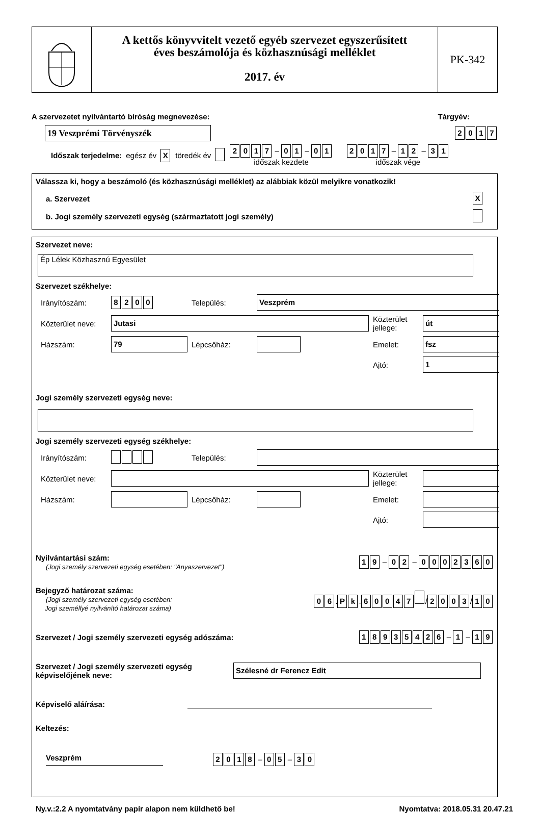A kettős könyvvitelt vezető egyéb szervezet egyszerűsített
éves beszámolója és közhasznúsági melléklet
2017. év
PK-342
A szervezetet nyilvántartó bíróság megnevezése: Tárgyév:
19 Veszprémi Törvényszék
2017
Időszak terjedelme: egész év X töredék év 2017 – 01 – 01
időszak kezdete 2017 – 12 – 31
időszak vége
Válassza ki, hogy a beszámoló (és közhasznúsági melléklet) az alábbiak közül melyikre vonatkozik!
a. Szervezet X
b. Jogi személy szervezeti egység (származtatott jogi személy)
Szervezet neve:
Ép Lélek Közhasznú Egyesület
Szervezet székhelye:
Irányítószám: 8200 Település:
Veszprém
Közterület neve:
Jutasi
Közterület jellege:
út
Házszám:
79
Lépcsőház:
Emelet:
fsz
Ajtó:
1
Jogi személy szervezeti egység neve:
Jogi személy szervezeti egység székhelye:
Irányítószám: Település:
Közterület neve:
Közterület jellege:
Házszám:
Lépcsőház:
Emelet:
Ajtó:
Nyilvántartási szám:
(Jogi személy szervezeti egység esetében: "Anyaszervezet")
19 – 02 – 0002360
Bejegyző határozat száma:
(Jogi személy szervezeti egység esetében:
Jogi személlyé nyilvánító határozat száma)
06. Pk. 60047 / 2003 / 10
Szervezet / Jogi személy szervezeti egység adószáma: 18935426 – 1 – 19
Szervezet / Jogi személy szervezeti egység képviselőjének neve:
Szélesné dr Ferencz Edit
Képviselő aláírása:
Keltezés:
Veszprém 2018 – 05 – 30
Ny.v.:2.2 A nyomtatvány papír alapon nem küldhető be! Nyomtatva: 2018.05.31 20.47.21